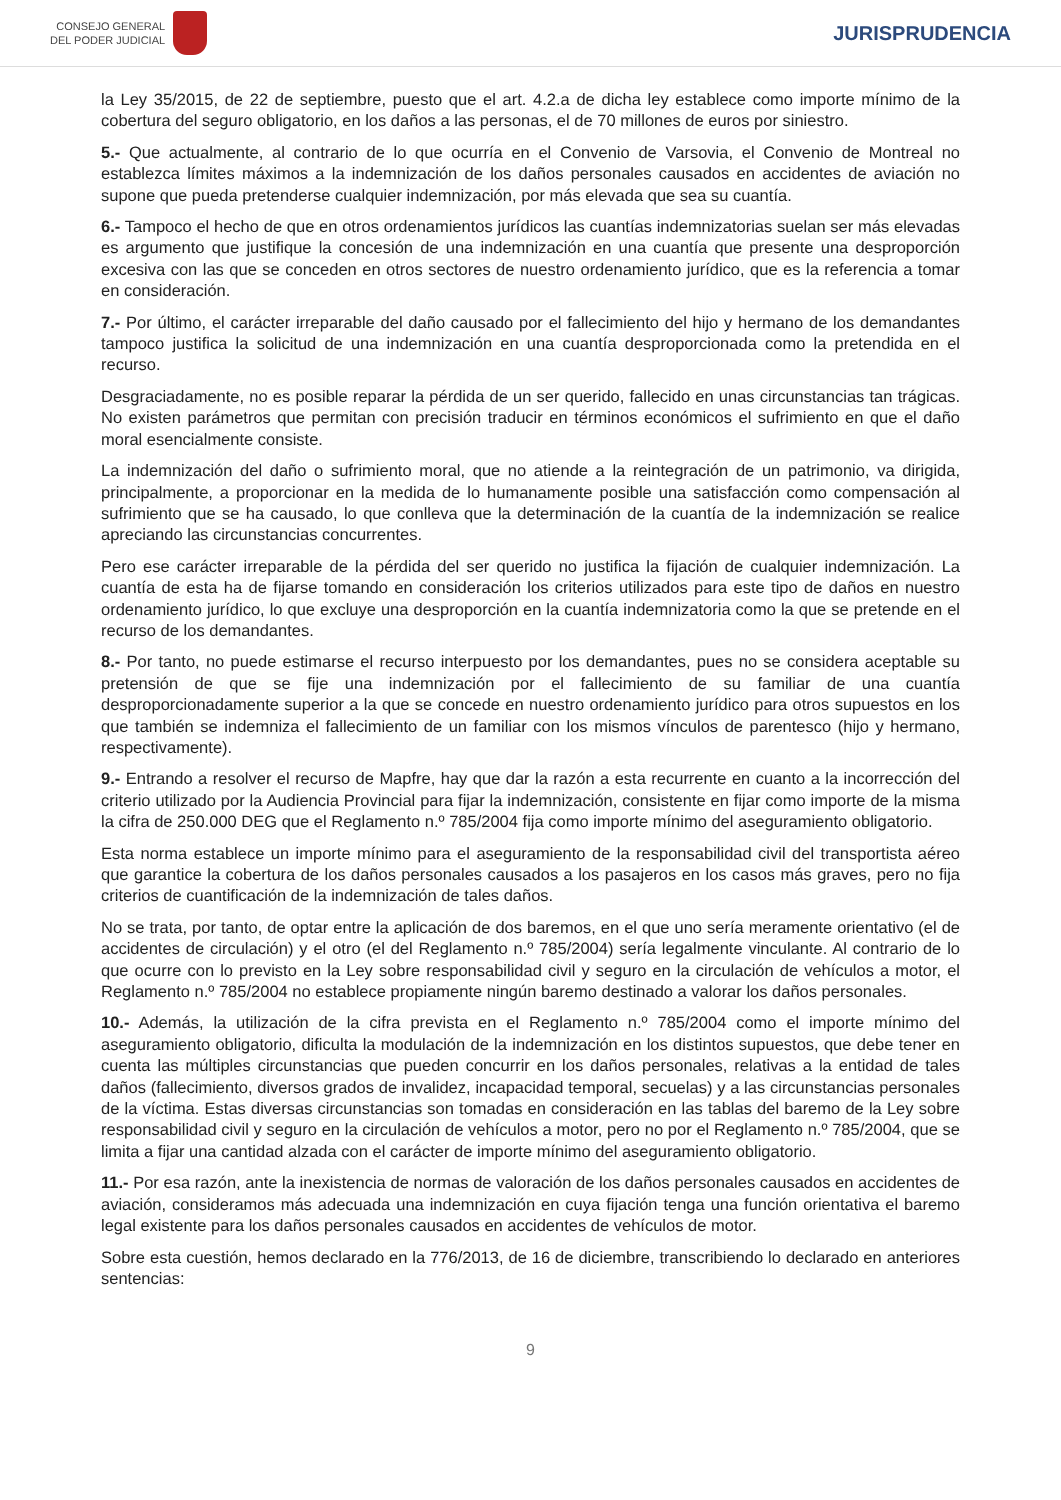CONSEJO GENERAL
DEL PODER JUDICIAL
JURISPRUDENCIA
la Ley 35/2015, de 22 de septiembre, puesto que el art. 4.2.a de dicha ley establece como importe mínimo de la cobertura del seguro obligatorio, en los daños a las personas, el de 70 millones de euros por siniestro.
5.- Que actualmente, al contrario de lo que ocurría en el Convenio de Varsovia, el Convenio de Montreal no establezca límites máximos a la indemnización de los daños personales causados en accidentes de aviación no supone que pueda pretenderse cualquier indemnización, por más elevada que sea su cuantía.
6.- Tampoco el hecho de que en otros ordenamientos jurídicos las cuantías indemnizatorias suelan ser más elevadas es argumento que justifique la concesión de una indemnización en una cuantía que presente una desproporción excesiva con las que se conceden en otros sectores de nuestro ordenamiento jurídico, que es la referencia a tomar en consideración.
7.- Por último, el carácter irreparable del daño causado por el fallecimiento del hijo y hermano de los demandantes tampoco justifica la solicitud de una indemnización en una cuantía desproporcionada como la pretendida en el recurso.
Desgraciadamente, no es posible reparar la pérdida de un ser querido, fallecido en unas circunstancias tan trágicas. No existen parámetros que permitan con precisión traducir en términos económicos el sufrimiento en que el daño moral esencialmente consiste.
La indemnización del daño o sufrimiento moral, que no atiende a la reintegración de un patrimonio, va dirigida, principalmente, a proporcionar en la medida de lo humanamente posible una satisfacción como compensación al sufrimiento que se ha causado, lo que conlleva que la determinación de la cuantía de la indemnización se realice apreciando las circunstancias concurrentes.
Pero ese carácter irreparable de la pérdida del ser querido no justifica la fijación de cualquier indemnización. La cuantía de esta ha de fijarse tomando en consideración los criterios utilizados para este tipo de daños en nuestro ordenamiento jurídico, lo que excluye una desproporción en la cuantía indemnizatoria como la que se pretende en el recurso de los demandantes.
8.- Por tanto, no puede estimarse el recurso interpuesto por los demandantes, pues no se considera aceptable su pretensión de que se fije una indemnización por el fallecimiento de su familiar de una cuantía desproporcionadamente superior a la que se concede en nuestro ordenamiento jurídico para otros supuestos en los que también se indemniza el fallecimiento de un familiar con los mismos vínculos de parentesco (hijo y hermano, respectivamente).
9.- Entrando a resolver el recurso de Mapfre, hay que dar la razón a esta recurrente en cuanto a la incorrección del criterio utilizado por la Audiencia Provincial para fijar la indemnización, consistente en fijar como importe de la misma la cifra de 250.000 DEG que el Reglamento n.º 785/2004 fija como importe mínimo del aseguramiento obligatorio.
Esta norma establece un importe mínimo para el aseguramiento de la responsabilidad civil del transportista aéreo que garantice la cobertura de los daños personales causados a los pasajeros en los casos más graves, pero no fija criterios de cuantificación de la indemnización de tales daños.
No se trata, por tanto, de optar entre la aplicación de dos baremos, en el que uno sería meramente orientativo (el de accidentes de circulación) y el otro (el del Reglamento n.º 785/2004) sería legalmente vinculante. Al contrario de lo que ocurre con lo previsto en la Ley sobre responsabilidad civil y seguro en la circulación de vehículos a motor, el Reglamento n.º 785/2004 no establece propiamente ningún baremo destinado a valorar los daños personales.
10.- Además, la utilización de la cifra prevista en el Reglamento n.º 785/2004 como el importe mínimo del aseguramiento obligatorio, dificulta la modulación de la indemnización en los distintos supuestos, que debe tener en cuenta las múltiples circunstancias que pueden concurrir en los daños personales, relativas a la entidad de tales daños (fallecimiento, diversos grados de invalidez, incapacidad temporal, secuelas) y a las circunstancias personales de la víctima. Estas diversas circunstancias son tomadas en consideración en las tablas del baremo de la Ley sobre responsabilidad civil y seguro en la circulación de vehículos a motor, pero no por el Reglamento n.º 785/2004, que se limita a fijar una cantidad alzada con el carácter de importe mínimo del aseguramiento obligatorio.
11.- Por esa razón, ante la inexistencia de normas de valoración de los daños personales causados en accidentes de aviación, consideramos más adecuada una indemnización en cuya fijación tenga una función orientativa el baremo legal existente para los daños personales causados en accidentes de vehículos de motor.
Sobre esta cuestión, hemos declarado en la 776/2013, de 16 de diciembre, transcribiendo lo declarado en anteriores sentencias:
9